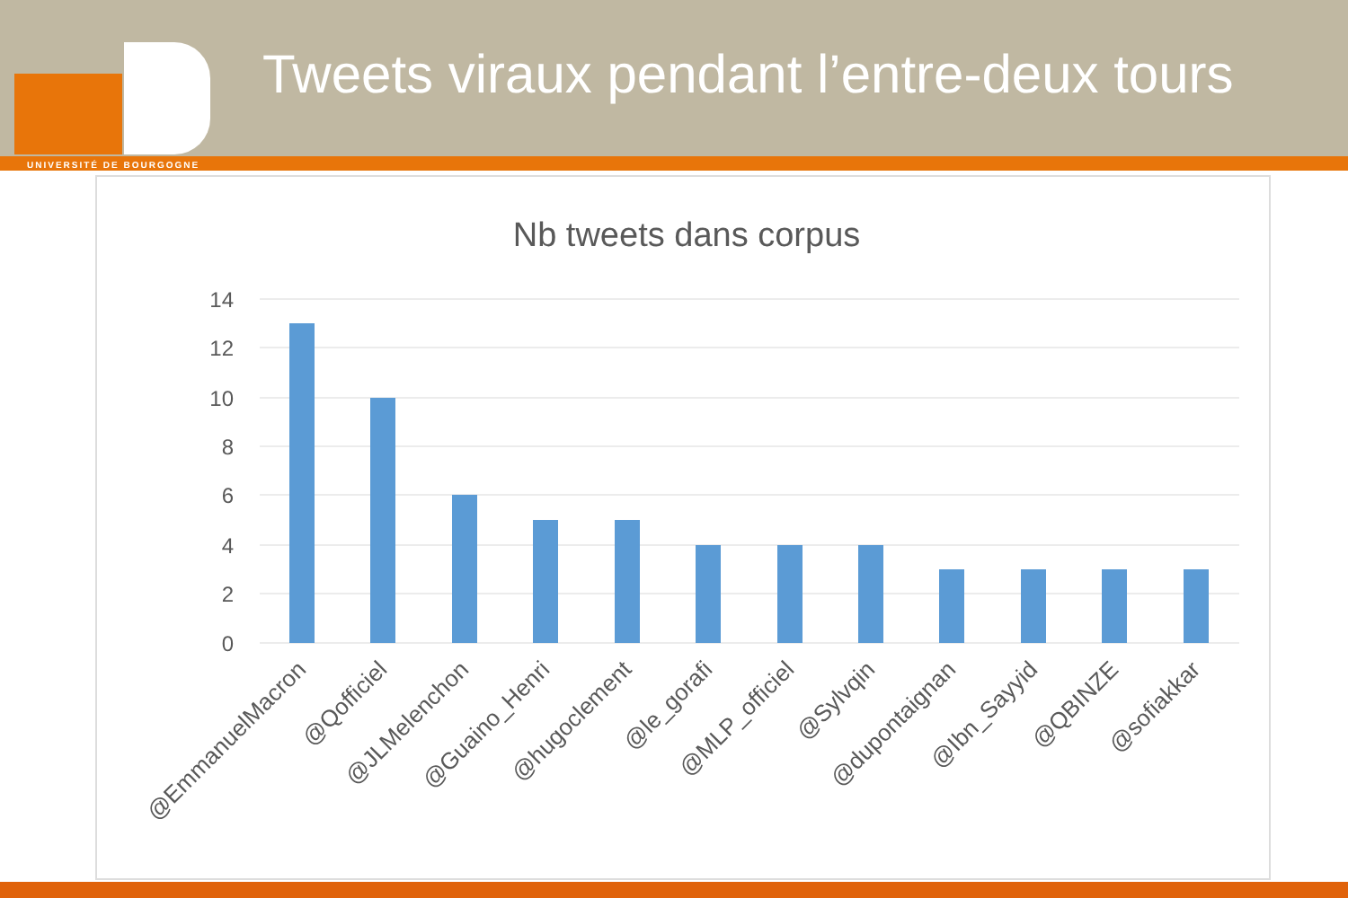UNIVERSITÉ DE BOURGOGNE
Tweets viraux pendant l’entre-deux tours
Nb tweets dans corpus
14
12
10
8
6
4
2
0
@EmmanuelMacron
@Qofficiel
@JLMelenchon
@Guaino_Henri
@hugoclement
@le_gorafi
@MLP_officiel
@Sylvqin
@dupontaignan
@Ibn_Sayyid
@QBINZE
@sofiakkar